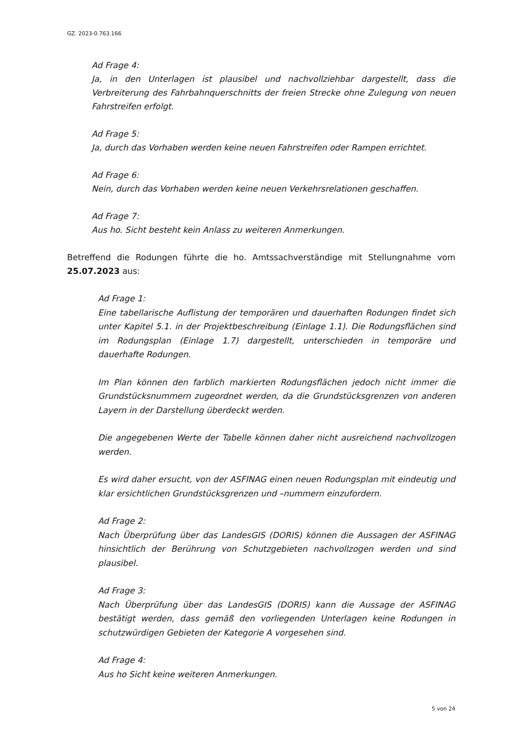GZ. 2023-0.763.166
Ad Frage 4:
Ja, in den Unterlagen ist plausibel und nachvollziehbar dargestellt, dass die Verbreiterung des Fahrbahnquerschnitts der freien Strecke ohne Zulegung von neuen Fahrstreifen erfolgt.
Ad Frage 5:
Ja, durch das Vorhaben werden keine neuen Fahrstreifen oder Rampen errichtet.
Ad Frage 6:
Nein, durch das Vorhaben werden keine neuen Verkehrsrelationen geschaffen.
Ad Frage 7:
Aus ho. Sicht besteht kein Anlass zu weiteren Anmerkungen.
Betreffend die Rodungen führte die ho. Amtssachverständige mit Stellungnahme vom 25.07.2023 aus:
Ad Frage 1:
Eine tabellarische Auflistung der temporären und dauerhaften Rodungen findet sich unter Kapitel 5.1. in der Projektbeschreibung (Einlage 1.1). Die Rodungsflächen sind im Rodungsplan (Einlage 1.7) dargestellt, unterschieden in temporäre und dauerhafte Rodungen.
Im Plan können den farblich markierten Rodungsflächen jedoch nicht immer die Grundstücksnummern zugeordnet werden, da die Grundstücksgrenzen von anderen Layern in der Darstellung überdeckt werden.
Die angegebenen Werte der Tabelle können daher nicht ausreichend nachvollzogen werden.
Es wird daher ersucht, von der ASFINAG einen neuen Rodungsplan mit eindeutig und klar ersichtlichen Grundstücksgrenzen und –nummern einzufordern.
Ad Frage 2:
Nach Überprüfung über das LandesGIS (DORIS) können die Aussagen der ASFINAG hinsichtlich der Berührung von Schutzgebieten nachvollzogen werden und sind plausibel.
Ad Frage 3:
Nach Überprüfung über das LandesGIS (DORIS) kann die Aussage der ASFINAG bestätigt werden, dass gemäß den vorliegenden Unterlagen keine Rodungen in schutzwürdigen Gebieten der Kategorie A vorgesehen sind.
Ad Frage 4:
Aus ho Sicht keine weiteren Anmerkungen.
5 von 24